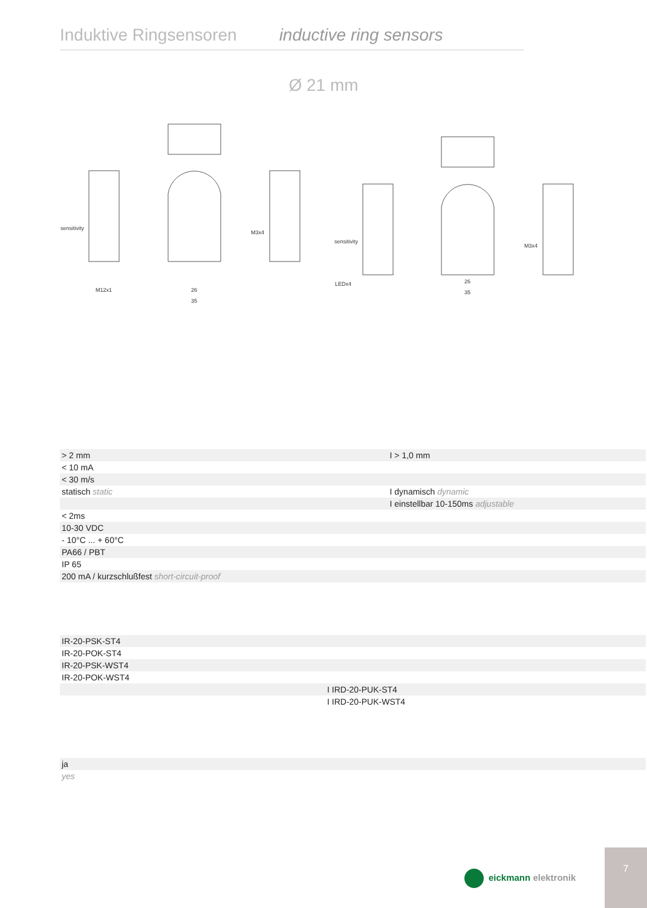Induktive Ringsensoren inductive ring sensors
Ø 21 mm
sensitivity
M12x1
M3x4
sensitivity
LEDx4
M3x4
26
35
26
35
| | > 2 mm | I > 1,0 mm |
| | < 10 mA | |
| | < 30 m/s | |
| | statisch static | I dynamisch dynamic |
| | | I einstellbar 10-150ms adjustable |
| | < 2ms | |
| | 10-30 VDC | |
| | - 10°C ... + 60°C | |
| | PA66 / PBT | |
| | IP 65 | |
| | 200 mA / kurzschlußfest short-circuit-proof | |
| | IR-20-PSK-ST4 | |
| | IR-20-POK-ST4 | |
| | IR-20-PSK-WST4 | |
| | IR-20-POK-WST4 | |
| | | I IRD-20-PUK-ST4 |
| | | I IRD-20-PUK-WST4 |
| | ja |
| | yes |
eickmann elektronik
7